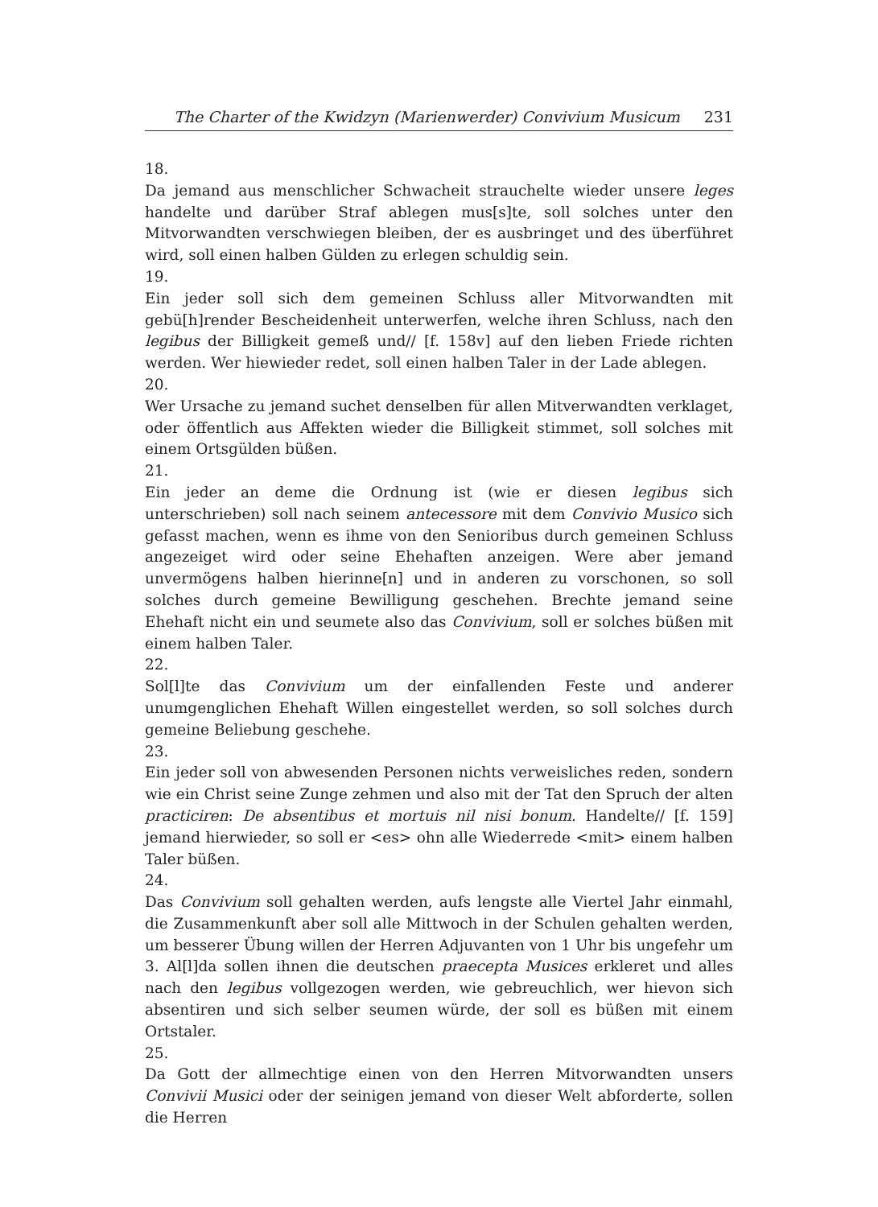The Charter of the Kwidzyn (Marienwerder) Convivium Musicum 231
18.
Da jemand aus menschlicher Schwacheit strauchelte wieder unsere leges handelte und darüber Straf ablegen mus[s]te, soll solches unter den Mitvorwandten verschwiegen bleiben, der es ausbringet und des überführet wird, soll einen halben Gülden zu erlegen schuldig sein.
19.
Ein jeder soll sich dem gemeinen Schluss aller Mitvorwandten mit gebü[h]render Bescheidenheit unterwerfen, welche ihren Schluss, nach den legibus der Billigkeit gemeß und// [f. 158v] auf den lieben Friede richten werden. Wer hiewieder redet, soll einen halben Taler in der Lade ablegen.
20.
Wer Ursache zu jemand suchet denselben für allen Mitverwandten verklaget, oder öffentlich aus Affekten wieder die Billigkeit stimmet, soll solches mit einem Ortsgülden büßen.
21.
Ein jeder an deme die Ordnung ist (wie er diesen legibus sich unterschrieben) soll nach seinem antecessore mit dem Convivio Musico sich gefasst machen, wenn es ihme von den Senioribus durch gemeinen Schluss angezeiget wird oder seine Ehehaften anzeigen. Were aber jemand unvermögens halben hierinne[n] und in anderen zu vorschonen, so soll solches durch gemeine Bewilligung geschehen. Brechte jemand seine Ehehaft nicht ein und seumete also das Convivium, soll er solches büßen mit einem halben Taler.
22.
Sol[l]te das Convivium um der einfallenden Feste und anderer unumgenglichen Ehehaft Willen eingestellet werden, so soll solches durch gemeine Beliebung geschehe.
23.
Ein jeder soll von abwesenden Personen nichts verweisliches reden, sondern wie ein Christ seine Zunge zehmen und also mit der Tat den Spruch der alten practiciren: De absentibus et mortuis nil nisi bonum. Handelte// [f. 159] jemand hierwieder, so soll er <es> ohn alle Wiederrede <mit> einem halben Taler büßen.
24.
Das Convivium soll gehalten werden, aufs lengste alle Viertel Jahr einmahl, die Zusammenkunft aber soll alle Mittwoch in der Schulen gehalten werden, um besserer Übung willen der Herren Adjuvanten von 1 Uhr bis ungefehr um 3. Al[l]da sollen ihnen die deutschen praecepta Musices erkleret und alles nach den legibus vollgezogen werden, wie gebreuchlich, wer hievon sich absentiren und sich selber seumen würde, der soll es büßen mit einem Ortstaler.
25.
Da Gott der allmechtige einen von den Herren Mitvorwandten unsers Convivii Musici oder der seinigen jemand von dieser Welt abforderte, sollen die Herren